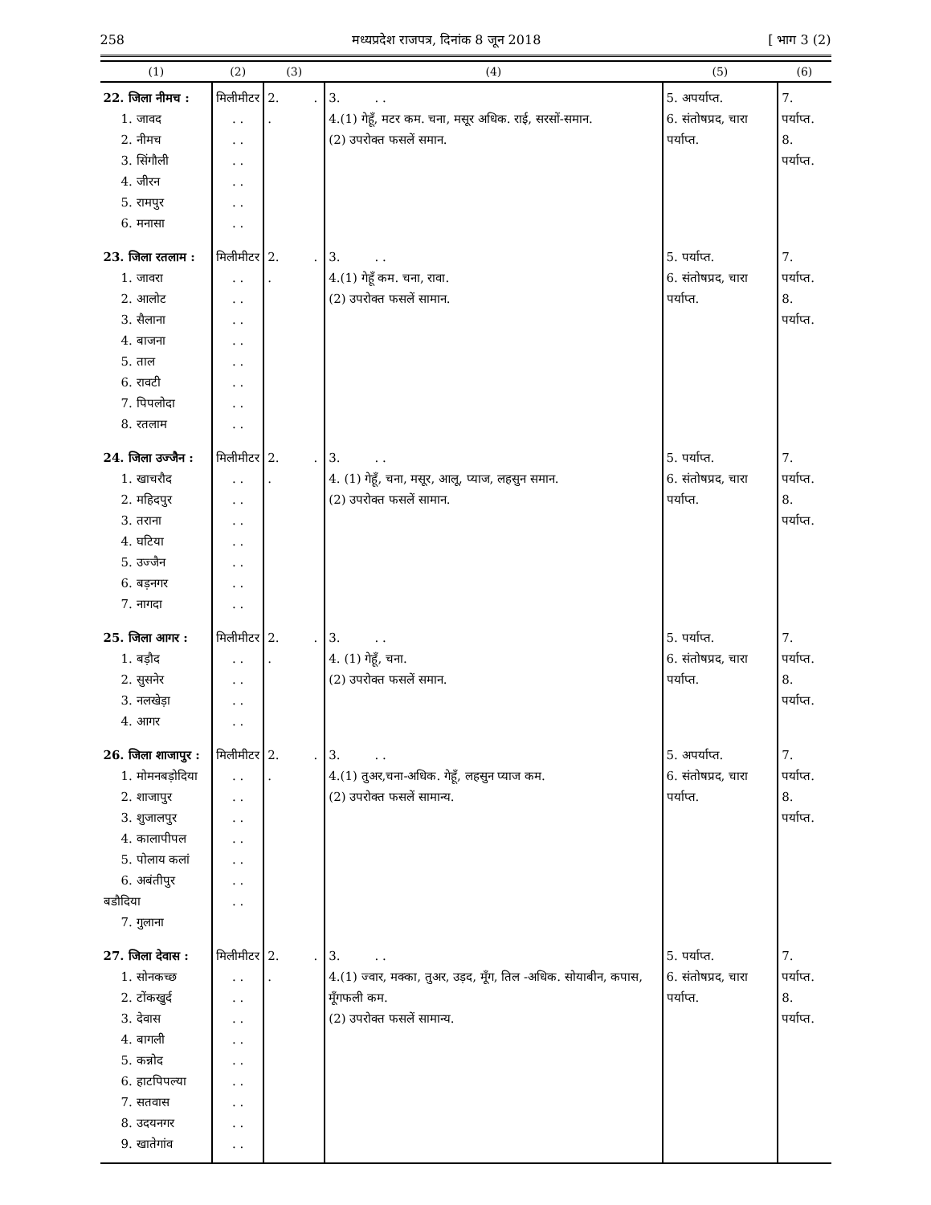258 मध्यप्रदेश राजपत्र, दिनांक 8 जून 2018 [ भाग 3 (2)
| (1) | (2) | (3) | (4) | (5) | (6) |
| --- | --- | --- | --- | --- | --- |
| 22. जिला नीमच : 1. जावद 2. नीमच 3. सिंगौली 4. जीरन 5. रामपुर 6. मनासा | मिलीमीटर . . . . . . . . . . . . | 2. . . | 3. . . 4.(1) गेहूँ, मटर कम. चना, मसूर अधिक. राई, सरसों-समान. (2) उपरोक्त फसलें समान. | 5. अपर्याप्त. 6. संतोषप्रद, चारा पर्याप्त. | 7. पर्याप्त. 8. पर्याप्त. |
| 23. जिला रतलाम : 1. जावरा 2. आलोट 3. सैलाना 4. बाजना 5. ताल 6. रावटी 7. पिपलोदा 8. रतलाम | मिलीमीटर . . . . . . . . . . . . . . . . | 2. . . | 3. . . 4.(1) गेहूँ कम. चना, रावा. (2) उपरोक्त फसलें सामान. | 5. पर्याप्त. 6. संतोषप्रद, चारा पर्याप्त. | 7. पर्याप्त. 8. पर्याप्त. |
| 24. जिला उज्जैन : 1. खाचरौद 2. महिदपुर 3. तराना 4. घटिया 5. उज्जैन 6. बड़नगर 7. नागदा | मिलीमीटर . . . . . . . . . . . . . . | 2. . . | 3. . . 4. (1) गेहूँ, चना, मसूर, आलू, प्याज, लहसुन समान. (2) उपरोक्त फसलें सामान. | 5. पर्याप्त. 6. संतोषप्रद, चारा पर्याप्त. | 7. पर्याप्त. 8. पर्याप्त. |
| 25. जिला आगर : 1. बड़ौद 2. सुसनेर 3. नलखेड़ा 4. आगर | मिलीमीटर . . . . . . . . | 2. . . | 3. . . 4. (1) गेहूँ, चना. (2) उपरोक्त फसलें समान. | 5. पर्याप्त. 6. संतोषप्रद, चारा पर्याप्त. | 7. पर्याप्त. 8. पर्याप्त. |
| 26. जिला शाजापुर : 1. मोमनबड़ोदिया 2. शाजापुर 3. शुजालपुर 4. कालापीपल 5. पोलाय कलां 6. अबंतीपुर बडौदिया 7. गुलाना | मिलीमीटर . . . . . . . . . . . . . . | 2. . . | 3. . . 4.(1) तुअर,चना-अधिक. गेहूँ, लहसुन प्याज कम. (2) उपरोक्त फसलें सामान्य. | 5. अपर्याप्त. 6. संतोषप्रद, चारा पर्याप्त. | 7. पर्याप्त. 8. पर्याप्त. |
| 27. जिला देवास : 1. सोनकच्छ 2. टोंकखुर्द 3. देवास 4. बागली 5. कन्नोद 6. हाटपिपल्या 7. सतवास 8. उदयनगर 9. खातेगांव | मिलीमीटर . . . . . . . . . . . . . . . . . . | 2. . . | 3. . . 4.(1) ज्वार, मक्का, तुअर, उड़द, मूँग, तिल -अधिक. सोयाबीन, कपास, मूँगफली कम. (2) उपरोक्त फसलें सामान्य. | 5. पर्याप्त. 6. संतोषप्रद, चारा पर्याप्त. | 7. पर्याप्त. 8. पर्याप्त. |